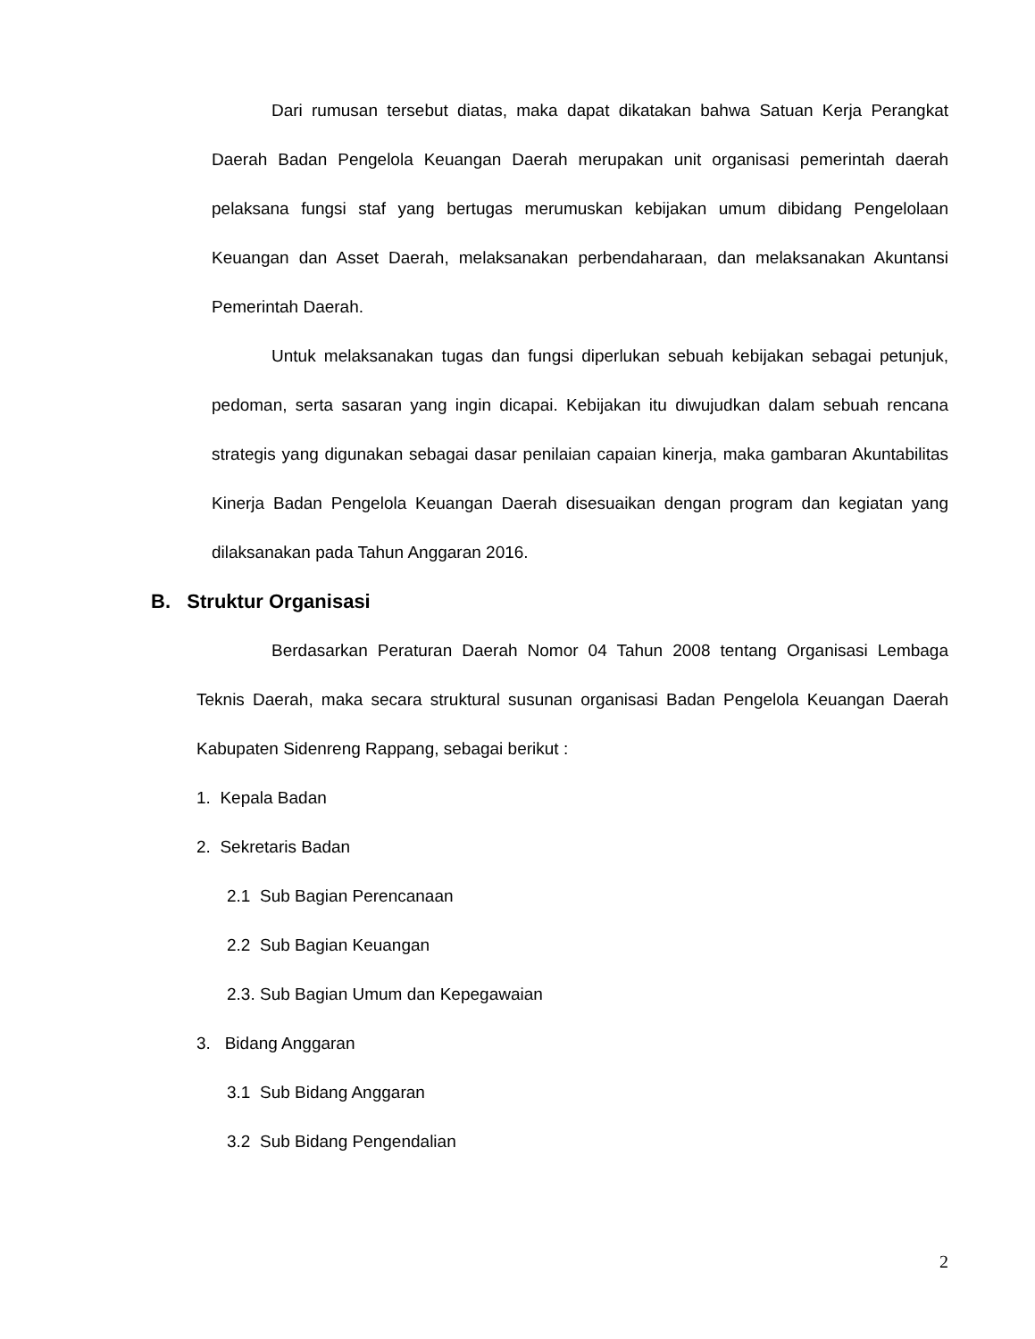Dari rumusan tersebut diatas, maka dapat dikatakan bahwa Satuan Kerja Perangkat Daerah Badan Pengelola Keuangan Daerah merupakan unit organisasi pemerintah daerah pelaksana fungsi staf yang bertugas merumuskan kebijakan umum dibidang Pengelolaan Keuangan dan Asset Daerah, melaksanakan perbendaharaan, dan melaksanakan Akuntansi Pemerintah Daerah.
Untuk melaksanakan tugas dan fungsi diperlukan sebuah kebijakan sebagai petunjuk, pedoman, serta sasaran yang ingin dicapai. Kebijakan itu diwujudkan dalam sebuah rencana strategis yang digunakan sebagai dasar penilaian capaian kinerja, maka gambaran Akuntabilitas Kinerja Badan Pengelola Keuangan Daerah disesuaikan dengan program dan kegiatan yang dilaksanakan pada Tahun Anggaran 2016.
B. Struktur Organisasi
Berdasarkan Peraturan Daerah Nomor 04 Tahun 2008 tentang Organisasi Lembaga Teknis Daerah, maka secara struktural susunan organisasi Badan Pengelola Keuangan Daerah Kabupaten Sidenreng Rappang, sebagai berikut :
1. Kepala Badan
2. Sekretaris Badan
2.1 Sub Bagian Perencanaan
2.2 Sub Bagian Keuangan
2.3. Sub Bagian Umum dan Kepegawaian
3. Bidang Anggaran
3.1 Sub Bidang Anggaran
3.2 Sub Bidang Pengendalian
2